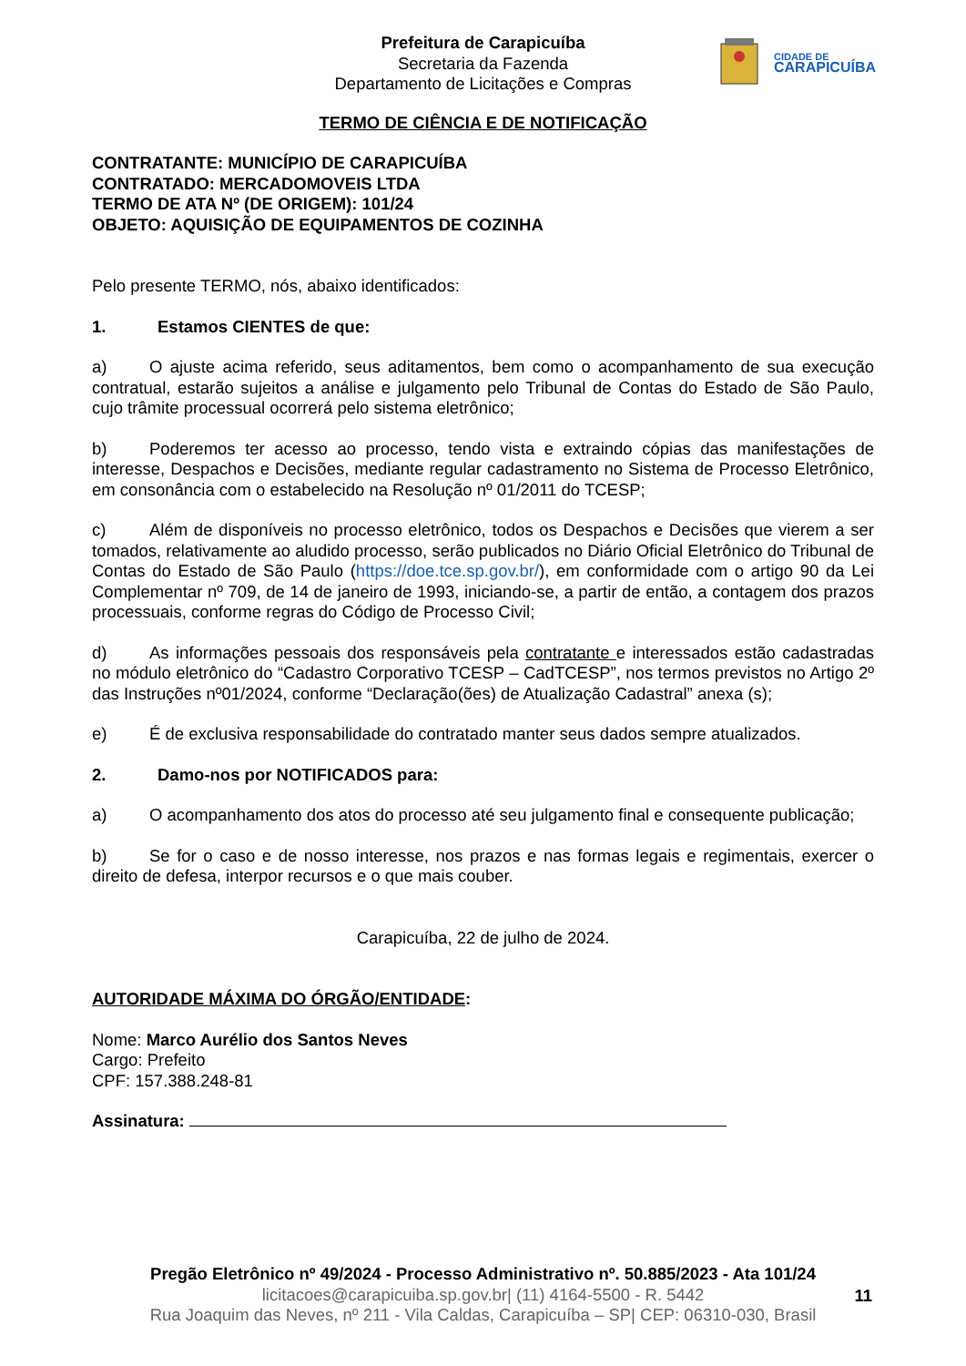CIDADE DE
CARAPICUÍBA
Prefeitura de Carapicuíba
Secretaria da Fazenda
Departamento de Licitações e Compras
TERMO DE CIÊNCIA E DE NOTIFICAÇÃO
CONTRATANTE: MUNICÍPIO DE CARAPICUÍBA
CONTRATADO: MERCADOMOVEIS LTDA
TERMO DE ATA Nº (DE ORIGEM): 101/24
OBJETO: AQUISIÇÃO DE EQUIPAMENTOS DE COZINHA
Pelo presente TERMO, nós, abaixo identificados:
1. Estamos CIENTES de que:
a) O ajuste acima referido, seus aditamentos, bem como o acompanhamento de sua execução contratual, estarão sujeitos a análise e julgamento pelo Tribunal de Contas do Estado de São Paulo, cujo trâmite processual ocorrerá pelo sistema eletrônico;
b) Poderemos ter acesso ao processo, tendo vista e extraindo cópias das manifestações de interesse, Despachos e Decisões, mediante regular cadastramento no Sistema de Processo Eletrônico, em consonância com o estabelecido na Resolução nº 01/2011 do TCESP;
c) Além de disponíveis no processo eletrônico, todos os Despachos e Decisões que vierem a ser tomados, relativamente ao aludido processo, serão publicados no Diário Oficial Eletrônico do Tribunal de Contas do Estado de São Paulo (https://doe.tce.sp.gov.br/), em conformidade com o artigo 90 da Lei Complementar nº 709, de 14 de janeiro de 1993, iniciando-se, a partir de então, a contagem dos prazos processuais, conforme regras do Código de Processo Civil;
d) As informações pessoais dos responsáveis pela contratante e interessados estão cadastradas no módulo eletrônico do “Cadastro Corporativo TCESP – CadTCESP”, nos termos previstos no Artigo 2º das Instruções nº01/2024, conforme “Declaração(ões) de Atualização Cadastral” anexa (s);
e) É de exclusiva responsabilidade do contratado manter seus dados sempre atualizados.
2. Damo-nos por NOTIFICADOS para:
a) O acompanhamento dos atos do processo até seu julgamento final e consequente publicação;
b) Se for o caso e de nosso interesse, nos prazos e nas formas legais e regimentais, exercer o direito de defesa, interpor recursos e o que mais couber.
Carapicuíba, 22 de julho de 2024.
AUTORIDADE MÁXIMA DO ÓRGÃO/ENTIDADE:
Nome: Marco Aurélio dos Santos Neves
Cargo: Prefeito
CPF: 157.388.248-81
Assinatura:
Pregão Eletrônico nº 49/2024 - Processo Administrativo nº. 50.885/2023 - Ata 101/24
licitacoes@carapicuiba.sp.gov.br| (11) 4164-5500 - R. 5442
11
Rua Joaquim das Neves, nº 211 - Vila Caldas, Carapicuíba – SP| CEP: 06310-030, Brasil